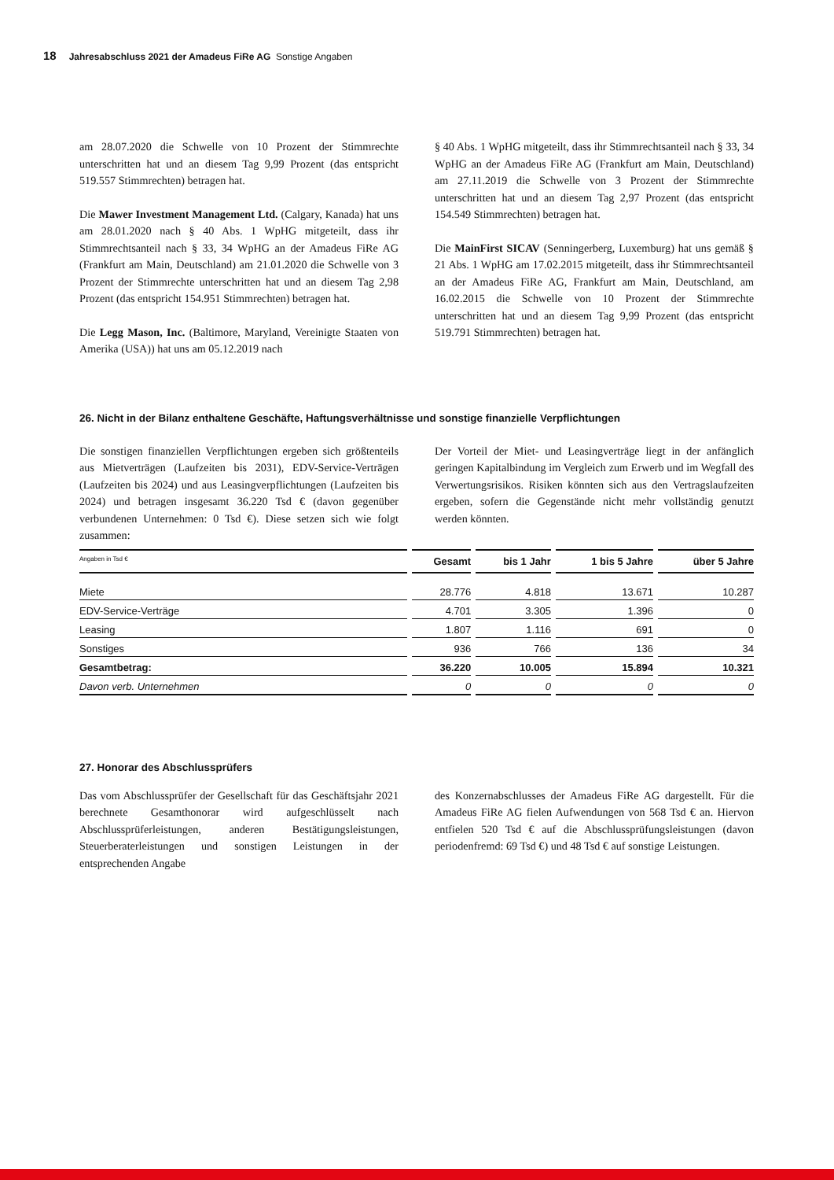18 Jahresabschluss 2021 der Amadeus FiRe AG Sonstige Angaben
am 28.07.2020 die Schwelle von 10 Prozent der Stimmrechte unterschritten hat und an diesem Tag 9,99 Prozent (das entspricht 519.557 Stimmrechten) betragen hat.
Die Mawer Investment Management Ltd. (Calgary, Kanada) hat uns am 28.01.2020 nach § 40 Abs. 1 WpHG mitgeteilt, dass ihr Stimmrechtsanteil nach § 33, 34 WpHG an der Amadeus FiRe AG (Frankfurt am Main, Deutschland) am 21.01.2020 die Schwelle von 3 Prozent der Stimmrechte unterschritten hat und an diesem Tag 2,98 Prozent (das entspricht 154.951 Stimmrechten) betragen hat.
Die Legg Mason, Inc. (Baltimore, Maryland, Vereinigte Staaten von Amerika (USA)) hat uns am 05.12.2019 nach
§ 40 Abs. 1 WpHG mitgeteilt, dass ihr Stimmrechtsanteil nach § 33, 34 WpHG an der Amadeus FiRe AG (Frankfurt am Main, Deutschland) am 27.11.2019 die Schwelle von 3 Prozent der Stimmrechte unterschritten hat und an diesem Tag 2,97 Prozent (das entspricht 154.549 Stimmrechten) betragen hat.
Die MainFirst SICAV (Senningerberg, Luxemburg) hat uns gemäß § 21 Abs. 1 WpHG am 17.02.2015 mitgeteilt, dass ihr Stimmrechtsanteil an der Amadeus FiRe AG, Frankfurt am Main, Deutschland, am 16.02.2015 die Schwelle von 10 Prozent der Stimmrechte unterschritten hat und an diesem Tag 9,99 Prozent (das entspricht 519.791 Stimmrechten) betragen hat.
26. Nicht in der Bilanz enthaltene Geschäfte, Haftungsverhältnisse und sonstige finanzielle Verpflichtungen
Die sonstigen finanziellen Verpflichtungen ergeben sich größtenteils aus Mietverträgen (Laufzeiten bis 2031), EDV-Service-Verträgen (Laufzeiten bis 2024) und aus Leasingverpflichtungen (Laufzeiten bis 2024) und betragen insgesamt 36.220 Tsd € (davon gegenüber verbundenen Unternehmen: 0 Tsd €). Diese setzen sich wie folgt zusammen:
Der Vorteil der Miet- und Leasingverträge liegt in der anfänglich geringen Kapitalbindung im Vergleich zum Erwerb und im Wegfall des Verwertungsrisikos. Risiken könnten sich aus den Vertragslaufzeiten ergeben, sofern die Gegenstände nicht mehr vollständig genutzt werden könnten.
| Angaben in Tsd € | Gesamt | bis 1 Jahr | 1 bis 5 Jahre | über 5 Jahre |
| --- | --- | --- | --- | --- |
| Miete | 28.776 | 4.818 | 13.671 | 10.287 |
| EDV-Service-Verträge | 4.701 | 3.305 | 1.396 | 0 |
| Leasing | 1.807 | 1.116 | 691 | 0 |
| Sonstiges | 936 | 766 | 136 | 34 |
| Gesamtbetrag: | 36.220 | 10.005 | 15.894 | 10.321 |
| Davon verb. Unternehmen | 0 | 0 | 0 | 0 |
27. Honorar des Abschlussprüfers
Das vom Abschlussprüfer der Gesellschaft für das Geschäftsjahr 2021 berechnete Gesamthonorar wird aufgeschlüsselt nach Abschlussprüferleistungen, anderen Bestätigungsleistungen, Steuerberaterleistungen und sonstigen Leistungen in der entsprechenden Angabe
des Konzernabschlusses der Amadeus FiRe AG dargestellt. Für die Amadeus FiRe AG fielen Aufwendungen von 568 Tsd € an. Hiervon entfielen 520 Tsd € auf die Abschlussprüfungsleistungen (davon periodenfremd: 69 Tsd €) und 48 Tsd € auf sonstige Leistungen.